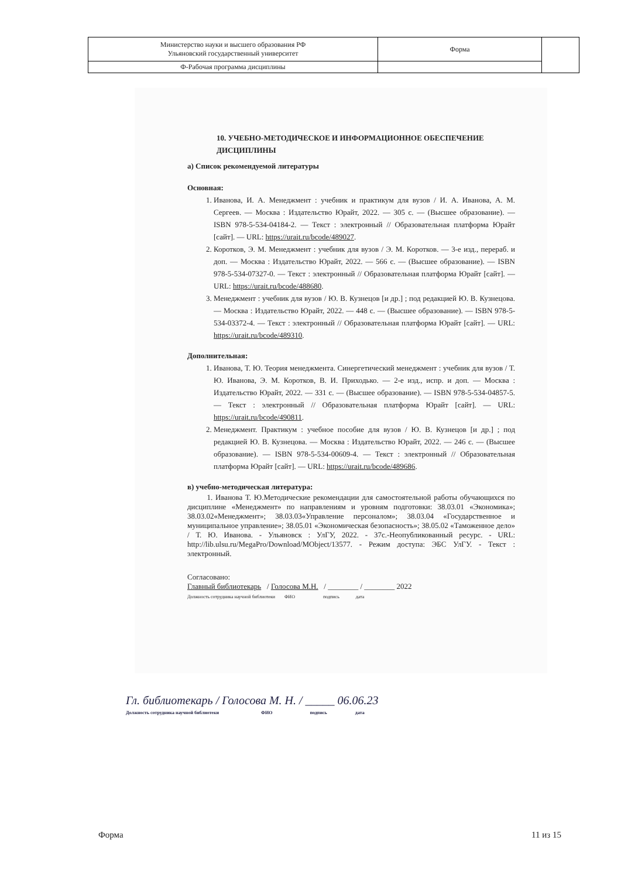| Министерство науки и высшего образования РФ Ульяновский государственный университет | Форма | |
| Ф-Рабочая программа дисциплины | | |
10. УЧЕБНО-МЕТОДИЧЕСКОЕ И ИНФОРМАЦИОННОЕ ОБЕСПЕЧЕНИЕ ДИСЦИПЛИНЫ
а) Список рекомендуемой литературы
Основная:
1. Иванова, И. А. Менеджмент : учебник и практикум для вузов / И. А. Иванова, А. М. Сергеев. — Москва : Издательство Юрайт, 2022. — 305 с. — (Высшее образование). — ISBN 978-5-534-04184-2. — Текст : электронный // Образовательная платформа Юрайт [сайт]. — URL: https://urait.ru/bcode/489027.
2. Коротков, Э. М. Менеджмент : учебник для вузов / Э. М. Коротков. — 3-е изд., перераб. и доп. — Москва : Издательство Юрайт, 2022. — 566 с. — (Высшее образование). — ISBN 978-5-534-07327-0. — Текст : электронный // Образовательная платформа Юрайт [сайт]. — URL: https://urait.ru/bcode/488680.
3. Менеджмент : учебник для вузов / Ю. В. Кузнецов [и др.] ; под редакцией Ю. В. Кузнецова. — Москва : Издательство Юрайт, 2022. — 448 с. — (Высшее образование). — ISBN 978-5-534-03372-4. — Текст : электронный // Образовательная платформа Юрайт [сайт]. — URL: https://urait.ru/bcode/489310.
Дополнительная:
1. Иванова, Т. Ю. Теория менеджмента. Синергетический менеджмент : учебник для вузов / Т. Ю. Иванова, Э. М. Коротков, В. И. Приходько. — 2-е изд., испр. и доп. — Москва : Издательство Юрайт, 2022. — 331 с. — (Высшее образование). — ISBN 978-5-534-04857-5. — Текст : электронный // Образовательная платформа Юрайт [сайт]. — URL: https://urait.ru/bcode/490811.
2. Менеджмент. Практикум : учебное пособие для вузов / Ю. В. Кузнецов [и др.] ; под редакцией Ю. В. Кузнецова. — Москва : Издательство Юрайт, 2022. — 246 с. — (Высшее образование). — ISBN 978-5-534-00609-4. — Текст : электронный // Образовательная платформа Юрайт [сайт]. — URL: https://urait.ru/bcode/489686.
в) учебно-методическая литература:
1. Иванова Т. Ю.Методические рекомендации для самостоятельной работы обучающихся по дисциплине «Менеджмент» по направлениям и уровням подготовки: 38.03.01 «Экономика»; 38.03.02«Менеджмент»; 38.03.03«Управление персоналом»; 38.03.04 «Государственное и муниципальное управление»; 38.05.01 «Экономическая безопасность»; 38.05.02 «Таможенное дело» / Т. Ю. Иванова. - Ульяновск : УлГУ, 2022. - 37с.-Неопубликованный ресурс. - URL: http://lib.ulsu.ru/MegaPro/Download/MObject/13577. - Режим доступа: ЭБС УлГУ. - Текст : электронный.
Согласовано:
Главный библиотекарь / Голосова М.Н. / ________ / ________ 2022
Должность сотрудника научной библиотеки ФИО подпись дата
Гл. библиотекарь / Голосова М. Н. / _____ 06.06.23
Должность сотрудника научной библиотеки ФИО подпись дата
Форма 11 из 15